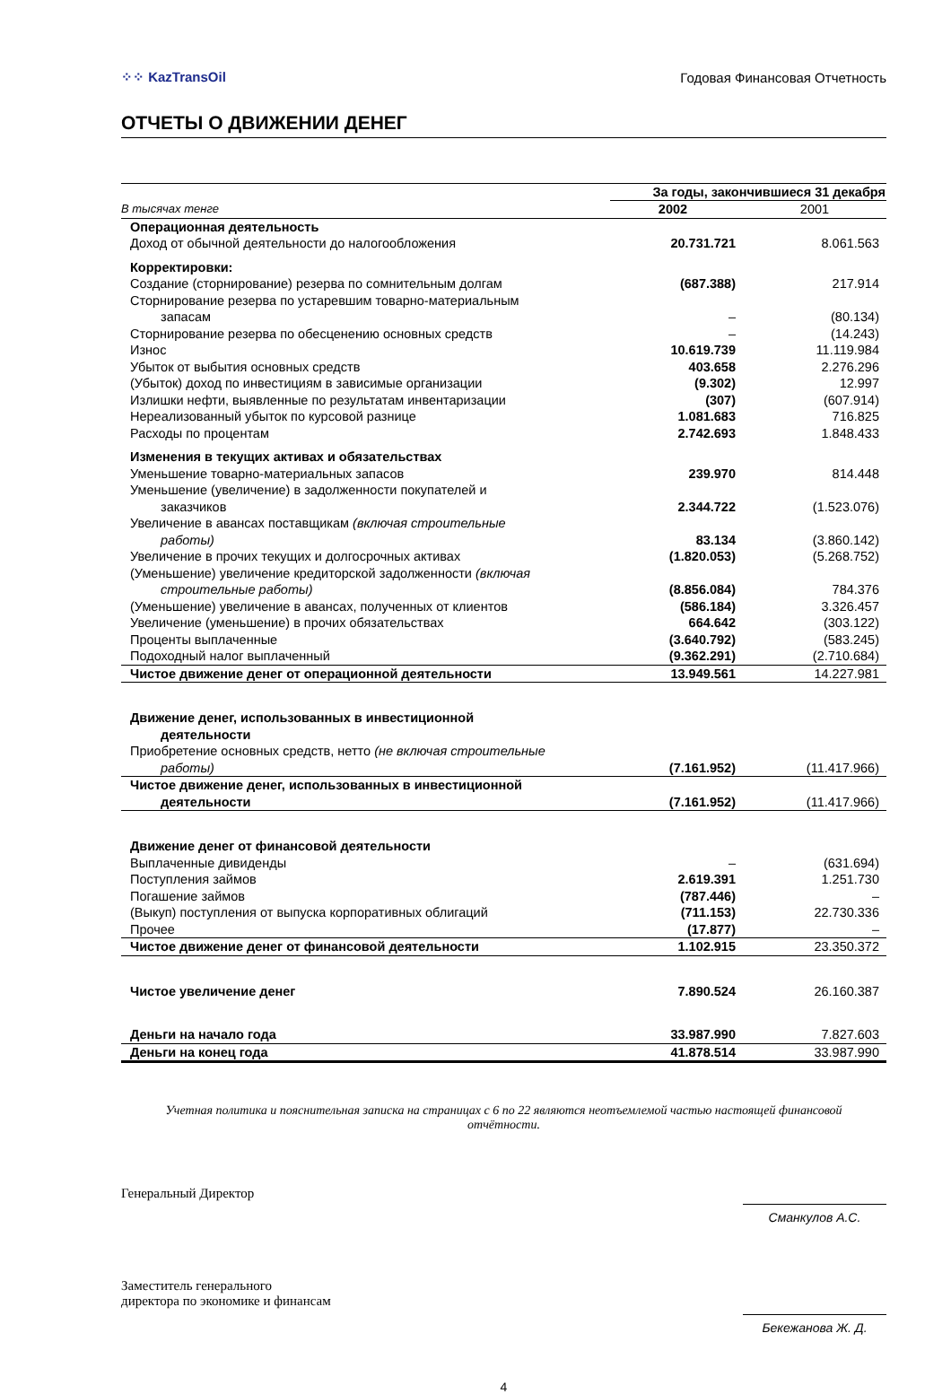⁘⁘ KazTransOil
Годовая Финансовая Отчетность
ОТЧЕТЫ О ДВИЖЕНИИ ДЕНЕГ
| | За годы, закончившиеся 31 декабря | |
| --- | --- | --- |
| В тысячах тенге | 2002 | 2001 |
| Операционная деятельность | | |
| Доход от обычной деятельности до налогообложения | 20.731.721 | 8.061.563 |
| Корректировки: | | |
| Создание (сторнирование) резерва по сомнительным долгам | (687.388) | 217.914 |
| Сторнирование резерва по устаревшим товарно-материальным запасам | – | (80.134) |
| Сторнирование резерва по обесценению основных средств | – | (14.243) |
| Износ | 10.619.739 | 11.119.984 |
| Убыток от выбытия основных средств | 403.658 | 2.276.296 |
| (Убыток) доход по инвестициям в зависимые организации | (9.302) | 12.997 |
| Излишки нефти, выявленные по результатам инвентаризации | (307) | (607.914) |
| Нереализованный убыток по курсовой разнице | 1.081.683 | 716.825 |
| Расходы по процентам | 2.742.693 | 1.848.433 |
| Изменения в текущих активах и обязательствах | | |
| Уменьшение товарно-материальных запасов | 239.970 | 814.448 |
| Уменьшение (увеличение) в задолженности покупателей и заказчиков | 2.344.722 | (1.523.076) |
| Увеличение в авансах поставщикам (включая строительные работы) | 83.134 | (3.860.142) |
| Увеличение в прочих текущих и долгосрочных активах | (1.820.053) | (5.268.752) |
| (Уменьшение) увеличение кредиторской задолженности (включая строительные работы) | (8.856.084) | 784.376 |
| (Уменьшение) увеличение в авансах, полученных от клиентов | (586.184) | 3.326.457 |
| Увеличение (уменьшение) в прочих обязательствах | 664.642 | (303.122) |
| Проценты выплаченные | (3.640.792) | (583.245) |
| Подоходный налог выплаченный | (9.362.291) | (2.710.684) |
| Чистое движение денег от операционной деятельности | 13.949.561 | 14.227.981 |
| Движение денег, использованных в инвестиционной деятельности | | |
| Приобретение основных средств, нетто (не включая строительные работы) | (7.161.952) | (11.417.966) |
| Чистое движение денег, использованных в инвестиционной деятельности | (7.161.952) | (11.417.966) |
| Движение денег от финансовой деятельности | | |
| Выплаченные дивиденды | – | (631.694) |
| Поступления займов | 2.619.391 | 1.251.730 |
| Погашение займов | (787.446) | – |
| (Выкуп) поступления от выпуска корпоративных облигаций | (711.153) | 22.730.336 |
| Прочее | (17.877) | – |
| Чистое движение денег от финансовой деятельности | 1.102.915 | 23.350.372 |
| Чистое увеличение денег | 7.890.524 | 26.160.387 |
| Деньги на начало года | 33.987.990 | 7.827.603 |
| Деньги на конец года | 41.878.514 | 33.987.990 |
Учетная политика и пояснительная записка на страницах с 6 по 22 являются неотъемлемой частью настоящей финансовой отчётности.
Генеральный Директор
Сманкулов А.С.
Заместитель генерального
директора по экономике и финансам
Бекежанова Ж. Д.
4